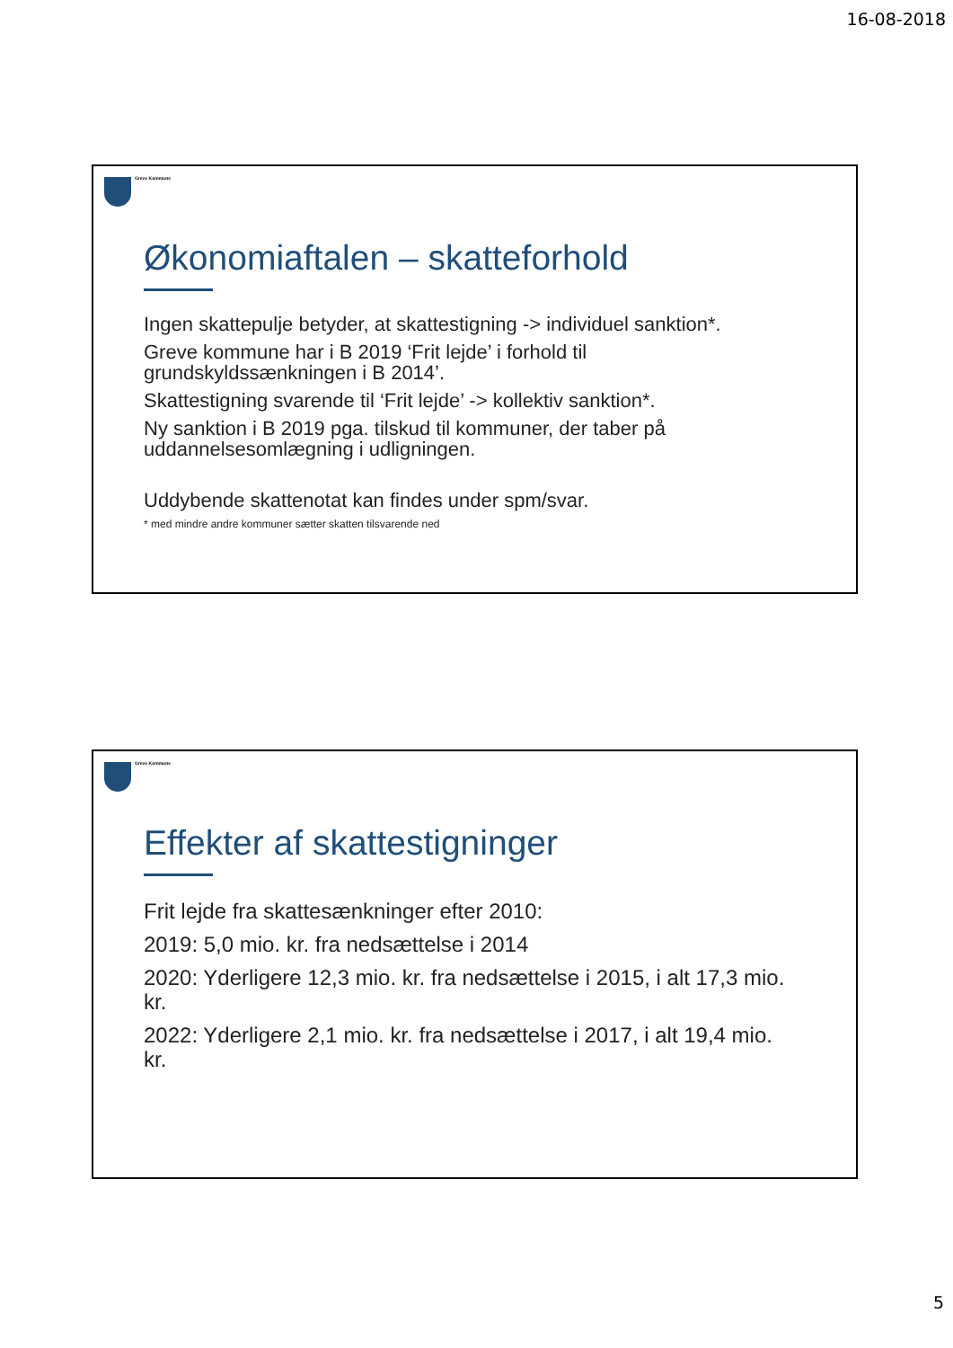16-08-2018
Greve Kommune
Økonomiaftalen – skatteforhold
Ingen skattepulje betyder, at skattestigning -> individuel sanktion*.
Greve kommune har i B 2019 ‘Frit lejde’ i forhold til grundskyldssænkningen i B 2014’.
Skattestigning svarende til ‘Frit lejde’ -> kollektiv sanktion*.
Ny sanktion i B 2019 pga. tilskud til kommuner, der taber på uddannelsesomlægning i udligningen.
Uddybende skattenotat kan findes under spm/svar.
* med mindre andre kommuner sætter skatten tilsvarende ned
Greve Kommune
Effekter af skattestigninger
Frit lejde fra skattesænkninger efter 2010:
2019: 5,0 mio. kr. fra nedsættelse i 2014
2020: Yderligere 12,3 mio. kr. fra nedsættelse i 2015, i alt 17,3 mio. kr.
2022: Yderligere 2,1 mio. kr. fra nedsættelse i 2017, i alt 19,4 mio. kr.
5